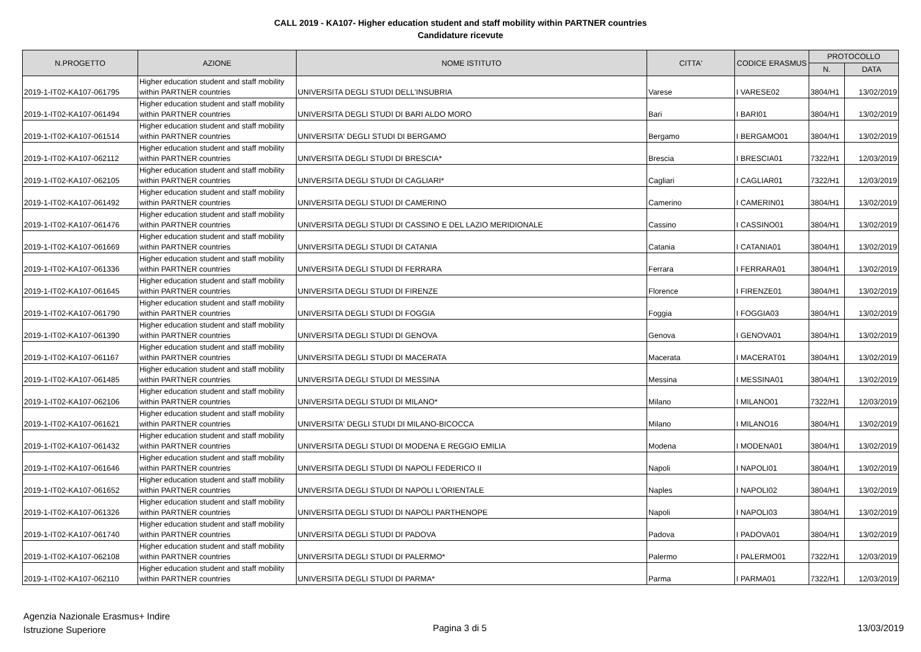CALL 2019 - KA107- Higher education student and staff mobility within PARTNER countries
Candidature ricevute
| N.PROGETTO | AZIONE | NOME ISTITUTO | CITTA' | CODICE ERASMUS | PROTOCOLLO | |
| --- | --- | --- | --- | --- | --- | --- |
| | | | | | N. | DATA |
| 2019-1-IT02-KA107-061795 | Higher education student and staff mobility within PARTNER countries | UNIVERSITA DEGLI STUDI DELL'INSUBRIA | Varese | I VARESE02 | 3804/H1 | 13/02/2019 |
| 2019-1-IT02-KA107-061494 | Higher education student and staff mobility within PARTNER countries | UNIVERSITA DEGLI STUDI DI BARI ALDO MORO | Bari | I BARI01 | 3804/H1 | 13/02/2019 |
| 2019-1-IT02-KA107-061514 | Higher education student and staff mobility within PARTNER countries | UNIVERSITA' DEGLI STUDI DI BERGAMO | Bergamo | I BERGAMO01 | 3804/H1 | 13/02/2019 |
| 2019-1-IT02-KA107-062112 | Higher education student and staff mobility within PARTNER countries | UNIVERSITA DEGLI STUDI DI BRESCIA* | Brescia | I BRESCIA01 | 7322/H1 | 12/03/2019 |
| 2019-1-IT02-KA107-062105 | Higher education student and staff mobility within PARTNER countries | UNIVERSITA DEGLI STUDI DI CAGLIARI* | Cagliari | I CAGLIAR01 | 7322/H1 | 12/03/2019 |
| 2019-1-IT02-KA107-061492 | Higher education student and staff mobility within PARTNER countries | UNIVERSITA DEGLI STUDI DI CAMERINO | Camerino | I CAMERIN01 | 3804/H1 | 13/02/2019 |
| 2019-1-IT02-KA107-061476 | Higher education student and staff mobility within PARTNER countries | UNIVERSITA DEGLI STUDI DI CASSINO E DEL LAZIO MERIDIONALE | Cassino | I CASSINO01 | 3804/H1 | 13/02/2019 |
| 2019-1-IT02-KA107-061669 | Higher education student and staff mobility within PARTNER countries | UNIVERSITA DEGLI STUDI DI CATANIA | Catania | I CATANIA01 | 3804/H1 | 13/02/2019 |
| 2019-1-IT02-KA107-061336 | Higher education student and staff mobility within PARTNER countries | UNIVERSITA DEGLI STUDI DI FERRARA | Ferrara | I FERRARA01 | 3804/H1 | 13/02/2019 |
| 2019-1-IT02-KA107-061645 | Higher education student and staff mobility within PARTNER countries | UNIVERSITA DEGLI STUDI DI FIRENZE | Florence | I FIRENZE01 | 3804/H1 | 13/02/2019 |
| 2019-1-IT02-KA107-061790 | Higher education student and staff mobility within PARTNER countries | UNIVERSITA DEGLI STUDI DI FOGGIA | Foggia | I FOGGIA03 | 3804/H1 | 13/02/2019 |
| 2019-1-IT02-KA107-061390 | Higher education student and staff mobility within PARTNER countries | UNIVERSITA DEGLI STUDI DI GENOVA | Genova | I GENOVA01 | 3804/H1 | 13/02/2019 |
| 2019-1-IT02-KA107-061167 | Higher education student and staff mobility within PARTNER countries | UNIVERSITA DEGLI STUDI DI MACERATA | Macerata | I MACERAT01 | 3804/H1 | 13/02/2019 |
| 2019-1-IT02-KA107-061485 | Higher education student and staff mobility within PARTNER countries | UNIVERSITA DEGLI STUDI DI MESSINA | Messina | I MESSINA01 | 3804/H1 | 13/02/2019 |
| 2019-1-IT02-KA107-062106 | Higher education student and staff mobility within PARTNER countries | UNIVERSITA DEGLI STUDI DI MILANO* | Milano | I MILANO01 | 7322/H1 | 12/03/2019 |
| 2019-1-IT02-KA107-061621 | Higher education student and staff mobility within PARTNER countries | UNIVERSITA' DEGLI STUDI DI MILANO-BICOCCA | Milano | I MILANO16 | 3804/H1 | 13/02/2019 |
| 2019-1-IT02-KA107-061432 | Higher education student and staff mobility within PARTNER countries | UNIVERSITA DEGLI STUDI DI MODENA E REGGIO EMILIA | Modena | I MODENA01 | 3804/H1 | 13/02/2019 |
| 2019-1-IT02-KA107-061646 | Higher education student and staff mobility within PARTNER countries | UNIVERSITA DEGLI STUDI DI NAPOLI FEDERICO II | Napoli | I NAPOLI01 | 3804/H1 | 13/02/2019 |
| 2019-1-IT02-KA107-061652 | Higher education student and staff mobility within PARTNER countries | UNIVERSITA DEGLI STUDI DI NAPOLI L'ORIENTALE | Naples | I NAPOLI02 | 3804/H1 | 13/02/2019 |
| 2019-1-IT02-KA107-061326 | Higher education student and staff mobility within PARTNER countries | UNIVERSITA DEGLI STUDI DI NAPOLI PARTHENOPE | Napoli | I NAPOLI03 | 3804/H1 | 13/02/2019 |
| 2019-1-IT02-KA107-061740 | Higher education student and staff mobility within PARTNER countries | UNIVERSITA DEGLI STUDI DI PADOVA | Padova | I PADOVA01 | 3804/H1 | 13/02/2019 |
| 2019-1-IT02-KA107-062108 | Higher education student and staff mobility within PARTNER countries | UNIVERSITA DEGLI STUDI DI PALERMO* | Palermo | I PALERMO01 | 7322/H1 | 12/03/2019 |
| 2019-1-IT02-KA107-062110 | Higher education student and staff mobility within PARTNER countries | UNIVERSITA DEGLI STUDI DI PARMA* | Parma | I PARMA01 | 7322/H1 | 12/03/2019 |
Agenzia Nazionale Erasmus+ Indire
Istruzione Superiore
Pagina 3 di 5 13/03/2019